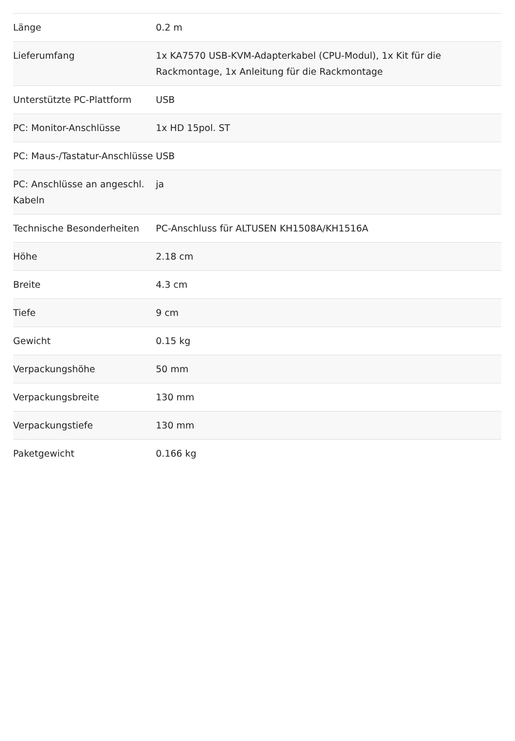| Länge | 0.2 m |
| Lieferumfang | 1x KA7570 USB-KVM-Adapterkabel (CPU-Modul), 1x Kit für die Rackmontage, 1x Anleitung für die Rackmontage |
| Unterstützte PC-Plattform | USB |
| PC: Monitor-Anschlüsse | 1x HD 15pol. ST |
| PC: Maus-/Tastatur-Anschlüsse | USB |
| PC: Anschlüsse an angeschl. Kabeln | ja |
| Technische Besonderheiten | PC-Anschluss für ALTUSEN KH1508A/KH1516A |
| Höhe | 2.18 cm |
| Breite | 4.3 cm |
| Tiefe | 9 cm |
| Gewicht | 0.15 kg |
| Verpackungshöhe | 50 mm |
| Verpackungsbreite | 130 mm |
| Verpackungstiefe | 130 mm |
| Paketgewicht | 0.166 kg |